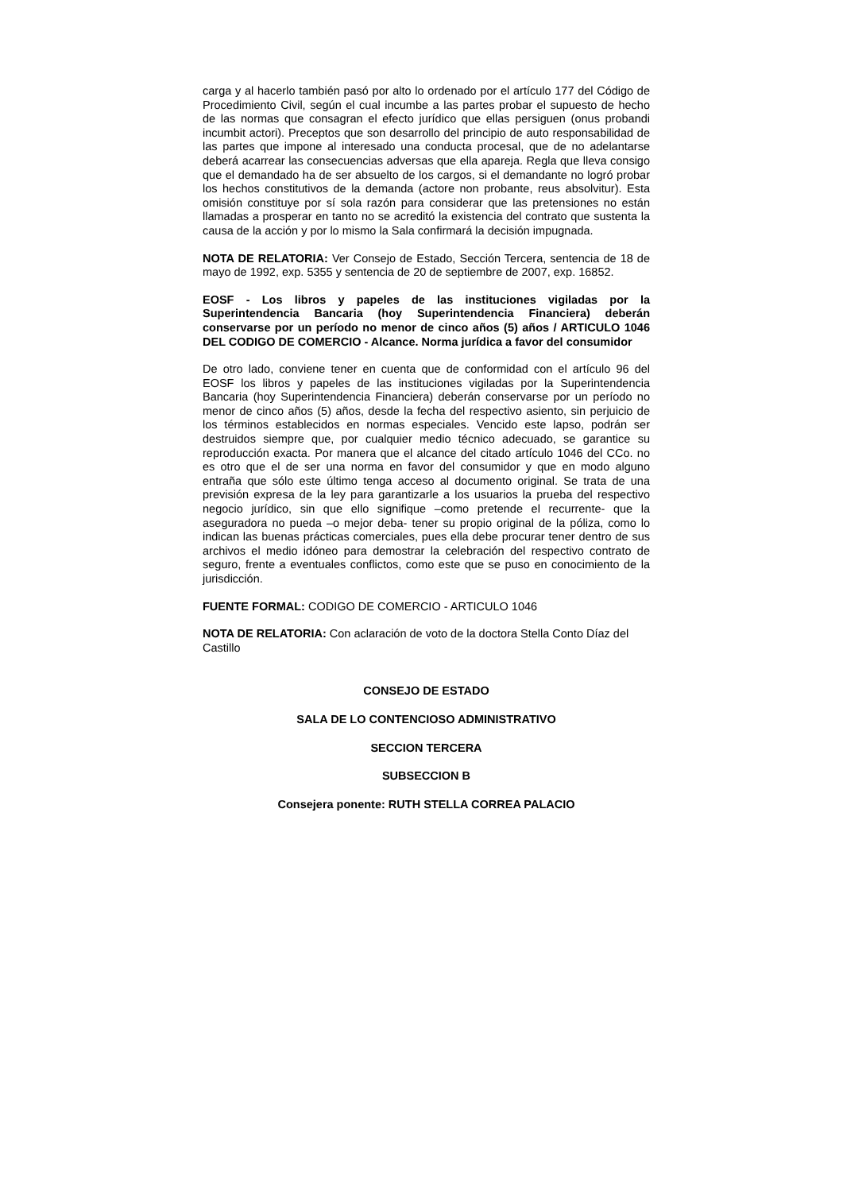carga y al hacerlo también pasó por alto lo ordenado por el artículo 177 del Código de Procedimiento Civil, según el cual incumbe a las partes probar el supuesto de hecho de las normas que consagran el efecto jurídico que ellas persiguen (onus probandi incumbit actori). Preceptos que son desarrollo del principio de auto responsabilidad de las partes que impone al interesado una conducta procesal, que de no adelantarse deberá acarrear las consecuencias adversas que ella apareja. Regla que lleva consigo que el demandado ha de ser absuelto de los cargos, si el demandante no logró probar los hechos constitutivos de la demanda (actore non probante, reus absolvitur). Esta omisión constituye por sí sola razón para considerar que las pretensiones no están llamadas a prosperar en tanto no se acreditó la existencia del contrato que sustenta la causa de la acción y por lo mismo la Sala confirmará la decisión impugnada.
NOTA DE RELATORIA: Ver Consejo de Estado, Sección Tercera, sentencia de 18 de mayo de 1992, exp. 5355 y sentencia de 20 de septiembre de 2007, exp. 16852.
EOSF - Los libros y papeles de las instituciones vigiladas por la Superintendencia Bancaria (hoy Superintendencia Financiera) deberán conservarse por un período no menor de cinco años (5) años / ARTICULO 1046 DEL CODIGO DE COMERCIO - Alcance. Norma jurídica a favor del consumidor
De otro lado, conviene tener en cuenta que de conformidad con el artículo 96 del EOSF los libros y papeles de las instituciones vigiladas por la Superintendencia Bancaria (hoy Superintendencia Financiera) deberán conservarse por un período no menor de cinco años (5) años, desde la fecha del respectivo asiento, sin perjuicio de los términos establecidos en normas especiales. Vencido este lapso, podrán ser destruidos siempre que, por cualquier medio técnico adecuado, se garantice su reproducción exacta. Por manera que el alcance del citado artículo 1046 del CCo. no es otro que el de ser una norma en favor del consumidor y que en modo alguno entraña que sólo este último tenga acceso al documento original. Se trata de una previsión expresa de la ley para garantizarle a los usuarios la prueba del respectivo negocio jurídico, sin que ello signifique –como pretende el recurrente- que la aseguradora no pueda –o mejor deba- tener su propio original de la póliza, como lo indican las buenas prácticas comerciales, pues ella debe procurar tener dentro de sus archivos el medio idóneo para demostrar la celebración del respectivo contrato de seguro, frente a eventuales conflictos, como este que se puso en conocimiento de la jurisdicción.
FUENTE FORMAL: CODIGO DE COMERCIO - ARTICULO 1046
NOTA DE RELATORIA: Con aclaración de voto de la doctora Stella Conto Díaz del Castillo
CONSEJO DE ESTADO
SALA DE LO CONTENCIOSO ADMINISTRATIVO
SECCION TERCERA
SUBSECCION B
Consejera ponente: RUTH STELLA CORREA PALACIO